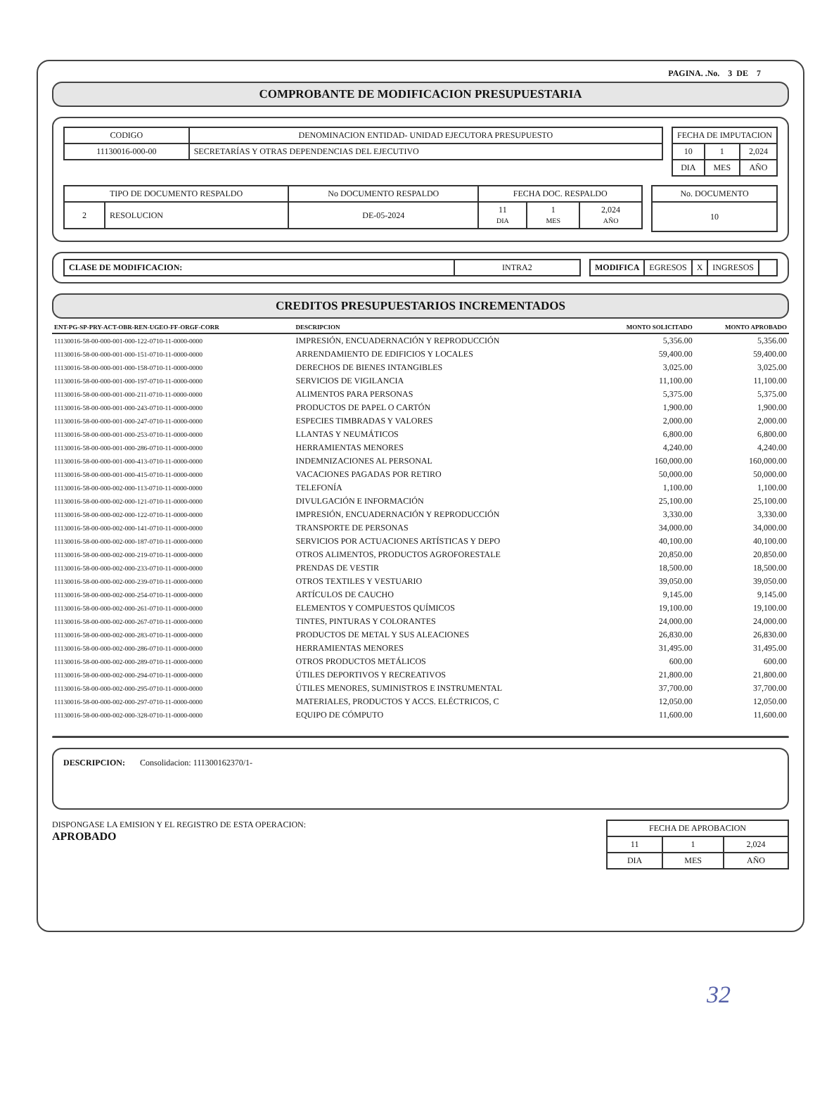PAGINA. .No. 3 DE 7
COMPROBANTE DE MODIFICACION PRESUPUESTARIA
| CODIGO | DENOMINACION ENTIDAD- UNIDAD EJECUTORA PRESUPUESTO |
| 11130016-000-00 | SECRETARÍAS Y OTRAS DEPENDENCIAS DEL EJECUTIVO |
| FECHA DE IMPUTACION | | |
| --- | --- | --- |
| 10 | 1 | 2,024 |
| DIA | MES | AÑO |
| TIPO DE DOCUMENTO RESPALDO | | No DOCUMENTO RESPALDO | FECHA DOC. RESPALDO | | |
| --- | --- | --- | --- | --- | --- |
| 2 | RESOLUCION | DE-05-2024 | 11 DIA | 1 MES | 2,024 AÑO |
| No. DOCUMENTO |
| --- |
| 10 |
| CLASE DE MODIFICACION: | INTRA2 |
| MODIFICA | EGRESOS | X | INGRESOS | |
CREDITOS PRESUPUESTARIOS INCREMENTADOS
| ENT-PG-SP-PRY-ACT-OBR-REN-UGEO-FF-ORGF-CORR | DESCRIPCION | MONTO SOLICITADO | MONTO APROBADO |
| --- | --- | --- | --- |
| 11130016-58-00-000-001-000-122-0710-11-0000-0000 | IMPRESIÓN, ENCUADERNACIÓN Y REPRODUCCIÓN | 5,356.00 | 5,356.00 |
| 11130016-58-00-000-001-000-151-0710-11-0000-0000 | ARRENDAMIENTO DE EDIFICIOS Y LOCALES | 59,400.00 | 59,400.00 |
| 11130016-58-00-000-001-000-158-0710-11-0000-0000 | DERECHOS DE BIENES INTANGIBLES | 3,025.00 | 3,025.00 |
| 11130016-58-00-000-001-000-197-0710-11-0000-0000 | SERVICIOS DE VIGILANCIA | 11,100.00 | 11,100.00 |
| 11130016-58-00-000-001-000-211-0710-11-0000-0000 | ALIMENTOS PARA PERSONAS | 5,375.00 | 5,375.00 |
| 11130016-58-00-000-001-000-243-0710-11-0000-0000 | PRODUCTOS DE PAPEL O CARTÓN | 1,900.00 | 1,900.00 |
| 11130016-58-00-000-001-000-247-0710-11-0000-0000 | ESPECIES TIMBRADAS Y VALORES | 2,000.00 | 2,000.00 |
| 11130016-58-00-000-001-000-253-0710-11-0000-0000 | LLANTAS Y NEUMÁTICOS | 6,800.00 | 6,800.00 |
| 11130016-58-00-000-001-000-286-0710-11-0000-0000 | HERRAMIENTAS MENORES | 4,240.00 | 4,240.00 |
| 11130016-58-00-000-001-000-413-0710-11-0000-0000 | INDEMNIZACIONES AL PERSONAL | 160,000.00 | 160,000.00 |
| 11130016-58-00-000-001-000-415-0710-11-0000-0000 | VACACIONES PAGADAS POR RETIRO | 50,000.00 | 50,000.00 |
| 11130016-58-00-000-002-000-113-0710-11-0000-0000 | TELEFONÍA | 1,100.00 | 1,100.00 |
| 11130016-58-00-000-002-000-121-0710-11-0000-0000 | DIVULGACIÓN E INFORMACIÓN | 25,100.00 | 25,100.00 |
| 11130016-58-00-000-002-000-122-0710-11-0000-0000 | IMPRESIÓN, ENCUADERNACIÓN Y REPRODUCCIÓN | 3,330.00 | 3,330.00 |
| 11130016-58-00-000-002-000-141-0710-11-0000-0000 | TRANSPORTE DE PERSONAS | 34,000.00 | 34,000.00 |
| 11130016-58-00-000-002-000-187-0710-11-0000-0000 | SERVICIOS POR ACTUACIONES ARTÍSTICAS Y DEPO | 40,100.00 | 40,100.00 |
| 11130016-58-00-000-002-000-219-0710-11-0000-0000 | OTROS ALIMENTOS, PRODUCTOS AGROFORESTALE | 20,850.00 | 20,850.00 |
| 11130016-58-00-000-002-000-233-0710-11-0000-0000 | PRENDAS DE VESTIR | 18,500.00 | 18,500.00 |
| 11130016-58-00-000-002-000-239-0710-11-0000-0000 | OTROS TEXTILES Y VESTUARIO | 39,050.00 | 39,050.00 |
| 11130016-58-00-000-002-000-254-0710-11-0000-0000 | ARTÍCULOS DE CAUCHO | 9,145.00 | 9,145.00 |
| 11130016-58-00-000-002-000-261-0710-11-0000-0000 | ELEMENTOS Y COMPUESTOS QUÍMICOS | 19,100.00 | 19,100.00 |
| 11130016-58-00-000-002-000-267-0710-11-0000-0000 | TINTES, PINTURAS Y COLORANTES | 24,000.00 | 24,000.00 |
| 11130016-58-00-000-002-000-283-0710-11-0000-0000 | PRODUCTOS DE METAL Y SUS ALEACIONES | 26,830.00 | 26,830.00 |
| 11130016-58-00-000-002-000-286-0710-11-0000-0000 | HERRAMIENTAS MENORES | 31,495.00 | 31,495.00 |
| 11130016-58-00-000-002-000-289-0710-11-0000-0000 | OTROS PRODUCTOS METÁLICOS | 600.00 | 600.00 |
| 11130016-58-00-000-002-000-294-0710-11-0000-0000 | ÚTILES DEPORTIVOS Y RECREATIVOS | 21,800.00 | 21,800.00 |
| 11130016-58-00-000-002-000-295-0710-11-0000-0000 | ÚTILES MENORES, SUMINISTROS E INSTRUMENTAL | 37,700.00 | 37,700.00 |
| 11130016-58-00-000-002-000-297-0710-11-0000-0000 | MATERIALES, PRODUCTOS Y ACCS. ELÉCTRICOS, C | 12,050.00 | 12,050.00 |
| 11130016-58-00-000-002-000-328-0710-11-0000-0000 | EQUIPO DE CÓMPUTO | 11,600.00 | 11,600.00 |
DESCRIPCION: Consolidacion: 111300162370/1-
DISPONGASE LA EMISION Y EL REGISTRO DE ESTA OPERACION:
APROBADO
| FECHA DE APROBACION | | |
| --- | --- | --- |
| 11 | 1 | 2,024 |
| DIA | MES | AÑO |
32